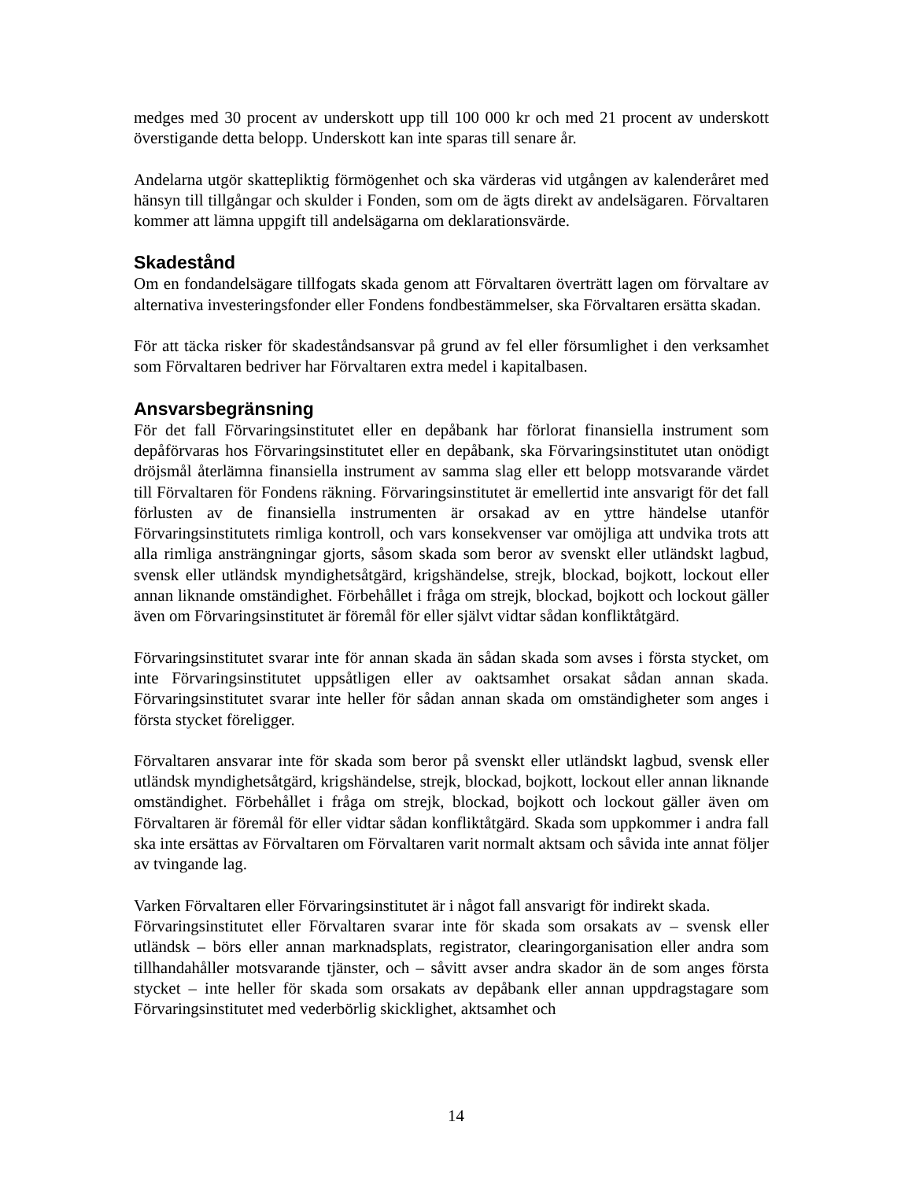medges med 30 procent av underskott upp till 100 000 kr och med 21 procent av underskott överstigande detta belopp. Underskott kan inte sparas till senare år.
Andelarna utgör skattepliktig förmögenhet och ska värderas vid utgången av kalenderåret med hänsyn till tillgångar och skulder i Fonden, som om de ägts direkt av andelsägaren. Förvaltaren kommer att lämna uppgift till andelsägarna om deklarationsvärde.
Skadestånd
Om en fondandelsägare tillfogats skada genom att Förvaltaren överträtt lagen om förvaltare av alternativa investeringsfonder eller Fondens fondbestämmelser, ska Förvaltaren ersätta skadan.
För att täcka risker för skadeståndsansvar på grund av fel eller försumlighet i den verksamhet som Förvaltaren bedriver har Förvaltaren extra medel i kapitalbasen.
Ansvarsbegränsning
För det fall Förvaringsinstitutet eller en depåbank har förlorat finansiella instrument som depåförvaras hos Förvaringsinstitutet eller en depåbank, ska Förvaringsinstitutet utan onödigt dröjsmål återlämna finansiella instrument av samma slag eller ett belopp motsvarande värdet till Förvaltaren för Fondens räkning. Förvaringsinstitutet är emellertid inte ansvarigt för det fall förlusten av de finansiella instrumenten är orsakad av en yttre händelse utanför Förvaringsinstitutets rimliga kontroll, och vars konsekvenser var omöjliga att undvika trots att alla rimliga ansträngningar gjorts, såsom skada som beror av svenskt eller utländskt lagbud, svensk eller utländsk myndighetsåtgärd, krigshändelse, strejk, blockad, bojkott, lockout eller annan liknande omständighet. Förbehållet i fråga om strejk, blockad, bojkott och lockout gäller även om Förvaringsinstitutet är föremål för eller självt vidtar sådan konfliktåtgärd.
Förvaringsinstitutet svarar inte för annan skada än sådan skada som avses i första stycket, om inte Förvaringsinstitutet uppsåtligen eller av oaktsamhet orsakat sådan annan skada. Förvaringsinstitutet svarar inte heller för sådan annan skada om omständigheter som anges i första stycket föreligger.
Förvaltaren ansvarar inte för skada som beror på svenskt eller utländskt lagbud, svensk eller utländsk myndighetsåtgärd, krigshändelse, strejk, blockad, bojkott, lockout eller annan liknande omständighet. Förbehållet i fråga om strejk, blockad, bojkott och lockout gäller även om Förvaltaren är föremål för eller vidtar sådan konfliktåtgärd. Skada som uppkommer i andra fall ska inte ersättas av Förvaltaren om Förvaltaren varit normalt aktsam och såvida inte annat följer av tvingande lag.
Varken Förvaltaren eller Förvaringsinstitutet är i något fall ansvarigt för indirekt skada.
Förvaringsinstitutet eller Förvaltaren svarar inte för skada som orsakats av – svensk eller utländsk – börs eller annan marknadsplats, registrator, clearingorganisation eller andra som tillhandahåller motsvarande tjänster, och – såvitt avser andra skador än de som anges första stycket – inte heller för skada som orsakats av depåbank eller annan uppdragstagare som Förvaringsinstitutet med vederbörlig skicklighet, aktsamhet och
14